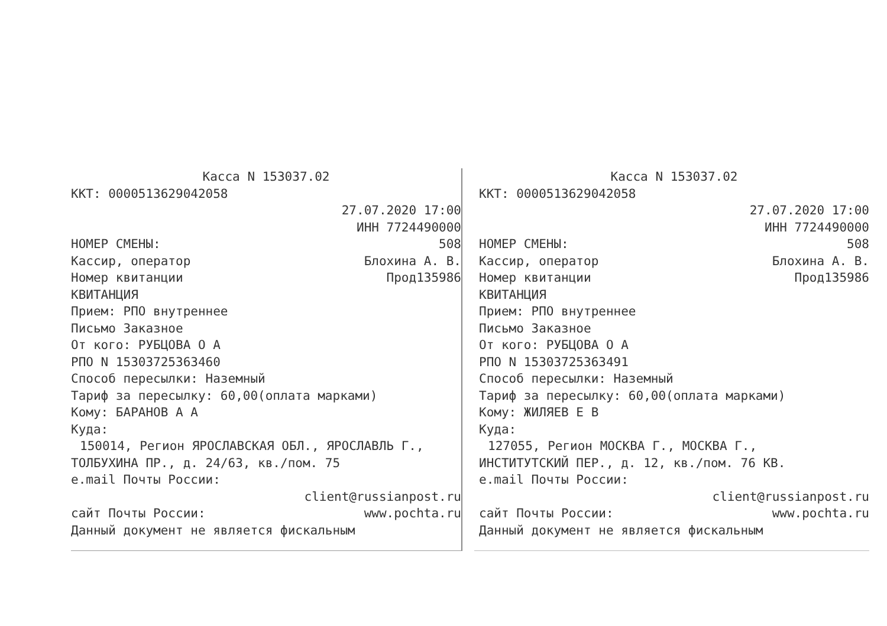Касса N 153037.02
ККТ: 0000513629042058
27.07.2020 17:00
ИНН 7724490000
НОМЕР СМЕНЫ: 508
Кассир, оператор Блохина А. В.
Номер квитанции Прод135986
КВИТАНЦИЯ
Прием: РПО внутреннее
Письмо Заказное
От кого: РУБЦОВА О А
РПО N 15303725363460
Способ пересылки: Наземный
Тариф за пересылку: 60,00(оплата марками)
Кому: БАРАНОВ А А
Куда:
150014, Регион ЯРОСЛАВСКАЯ ОБЛ., ЯРОСЛАВЛЬ Г.,
ТОЛБУХИНА ПР., д. 24/63, кв./пом. 75
e.mail Почты России:
client@russianpost.ru
сайт Почты России: www.pochta.ru
Данный документ не является фискальным
Касса N 153037.02
ККТ: 0000513629042058
27.07.2020 17:00
ИНН 7724490000
НОМЕР СМЕНЫ: 508
Кассир, оператор Блохина А. В.
Номер квитанции Прод135986
КВИТАНЦИЯ
Прием: РПО внутреннее
Письмо Заказное
От кого: РУБЦОВА О А
РПО N 15303725363491
Способ пересылки: Наземный
Тариф за пересылку: 60,00(оплата марками)
Кому: ЖИЛЯЕВ Е В
Куда:
127055, Регион МОСКВА Г., МОСКВА Г.,
ИНСТИТУТСКИЙ ПЕР., д. 12, кв./пом. 76 КВ.
e.mail Почты России:
client@russianpost.ru
сайт Почты России: www.pochta.ru
Данный документ не является фискальным